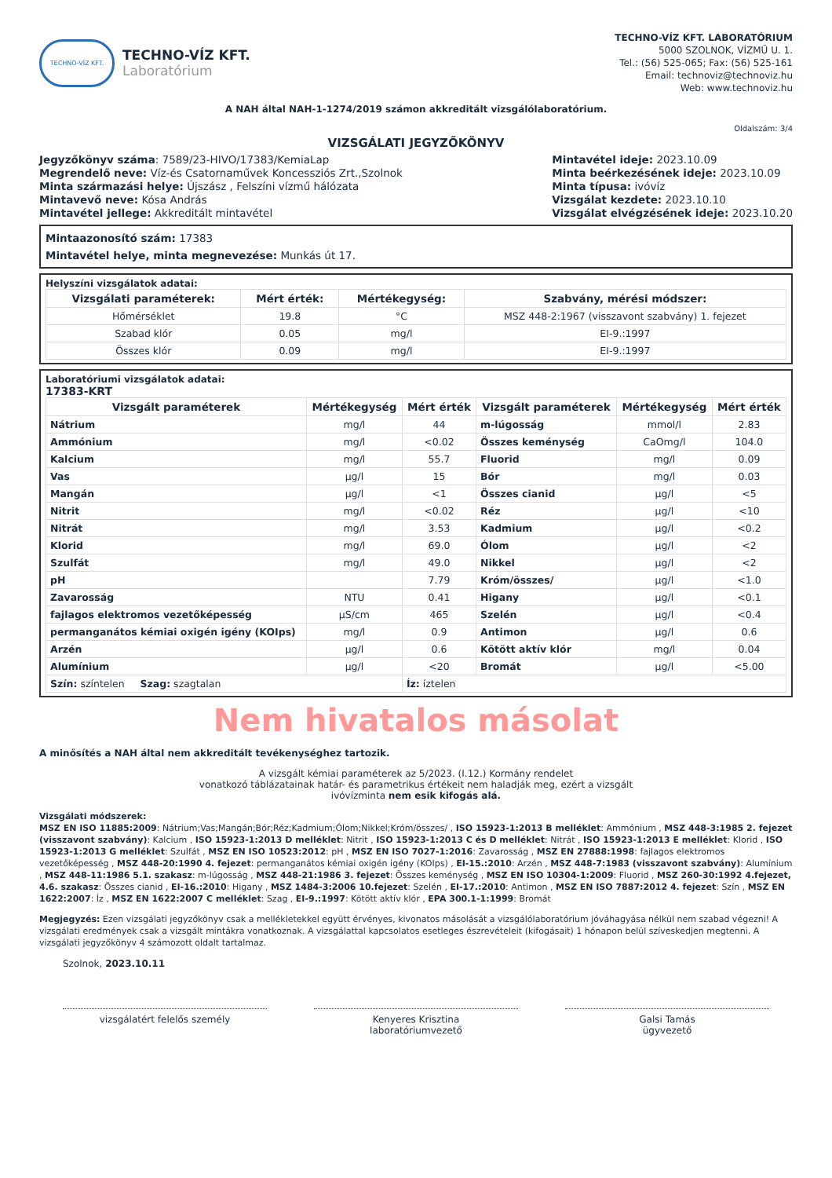TECHNO-VÍZ KFT.
TECHNO-VÍZ KFT.
Laboratórium
TECHNO-VÍZ KFT. LABORATÓRIUM
5000 SZOLNOK, VÍZMŰ U. 1.
Tel.: (56) 525-065; Fax: (56) 525-161
Email: technoviz@technoviz.hu
Web: www.technoviz.hu
A NAH által NAH-1-1274/2019 számon akkreditált vizsgálólaboratórium.
Oldalszám: 3/4
VIZSGÁLATI JEGYZŐKÖNYV
Jegyzőkönyv száma: 7589/23-HIVO/17383/KemiaLap
Megrendelő neve: Víz-és Csatornaművek Koncessziós Zrt.,Szolnok
Minta származási helye: Újszász , Felszíni vízmű hálózata
Mintavevő neve: Kósa András
Mintavétel jellege: Akkreditált mintavétel
Mintavétel ideje: 2023.10.09
Minta beérkezésének ideje: 2023.10.09
Minta típusa: ivóvíz
Vizsgálat kezdete: 2023.10.10
Vizsgálat elvégzésének ideje: 2023.10.20
Mintaazonosító szám: 17383
Mintavétel helye, minta megnevezése: Munkás út 17.
Helyszíni vizsgálatok adatai:
| Vizsgálati paraméterek: | Mért érték: | Mértékegység: | Szabvány, mérési módszer: |
| --- | --- | --- | --- |
| Hőmérséklet | 19.8 | °C | MSZ 448-2:1967 (visszavont szabvány) 1. fejezet |
| Szabad klór | 0.05 | mg/l | EI-9.:1997 |
| Összes klór | 0.09 | mg/l | EI-9.:1997 |
Laboratóriumi vizsgálatok adatai:
17383-KRT
| Vizsgált paraméterek | Mértékegység | Mért érték | Vizsgált paraméterek | Mértékegység | Mért érték |
| --- | --- | --- | --- | --- | --- |
| Nátrium | mg/l | 44 | m-lúgosság | mmol/l | 2.83 |
| Ammónium | mg/l | <0.02 | Összes keménység | CaOmg/l | 104.0 |
| Kalcium | mg/l | 55.7 | Fluorid | mg/l | 0.09 |
| Vas | µg/l | 15 | Bór | mg/l | 0.03 |
| Mangán | µg/l | <1 | Összes cianid | µg/l | <5 |
| Nitrit | mg/l | <0.02 | Réz | µg/l | <10 |
| Nitrát | mg/l | 3.53 | Kadmium | µg/l | <0.2 |
| Klorid | mg/l | 69.0 | Ólom | µg/l | <2 |
| Szulfát | mg/l | 49.0 | Nikkel | µg/l | <2 |
| pH | | 7.79 | Króm/összes/ | µg/l | <1.0 |
| Zavarosság | NTU | 0.41 | Higany | µg/l | <0.1 |
| fajlagos elektromos vezetőképesség | µS/cm | 465 | Szelén | µg/l | <0.4 |
| permanganátos kémiai oxigén igény (KOIps) | mg/l | 0.9 | Antimon | µg/l | 0.6 |
| Arzén | µg/l | 0.6 | Kötött aktív klór | mg/l | 0.04 |
| Alumínium | µg/l | <20 | Bromát | µg/l | <5.00 |
| Szín: színtelen Szag: szagtalan | | Íz: íztelen | | | |
Nem hivatalos másolat
A minősítés a NAH által nem akkreditált tevékenységhez tartozik.
A vizsgált kémiai paraméterek az 5/2023. (I.12.) Kormány rendelet
vonatkozó táblázatainak határ- és parametrikus értékeit nem haladják meg, ezért a vizsgált
ivóvízminta nem esik kifogás alá.
Vizsgálati módszerek:
MSZ EN ISO 11885:2009: Nátrium;Vas;Mangán;Bór;Réz;Kadmium;Ólom;Nikkel;Króm/összes/ , ISO 15923-1:2013 B melléklet: Ammónium , MSZ 448-3:1985 2. fejezet (visszavont szabvány): Kalcium , ISO 15923-1:2013 D melléklet: Nitrit , ISO 15923-1:2013 C és D melléklet: Nitrát , ISO 15923-1:2013 E melléklet: Klorid , ISO 15923-1:2013 G melléklet: Szulfát , MSZ EN ISO 10523:2012: pH , MSZ EN ISO 7027-1:2016: Zavarosság , MSZ EN 27888:1998: fajlagos elektromos vezetőképesség , MSZ 448-20:1990 4. fejezet: permanganátos kémiai oxigén igény (KOIps) , EI-15.:2010: Arzén , MSZ 448-7:1983 (visszavont szabvány): Alumínium , MSZ 448-11:1986 5.1. szakasz: m-lúgosság , MSZ 448-21:1986 3. fejezet: Összes keménység , MSZ EN ISO 10304-1:2009: Fluorid , MSZ 260-30:1992 4.fejezet, 4.6. szakasz: Összes cianid , EI-16.:2010: Higany , MSZ 1484-3:2006 10.fejezet: Szelén , EI-17.:2010: Antimon , MSZ EN ISO 7887:2012 4. fejezet: Szín , MSZ EN 1622:2007: Íz , MSZ EN 1622:2007 C melléklet: Szag , EI-9.:1997: Kötött aktív klór , EPA 300.1-1:1999: Bromát
Megjegyzés: Ezen vizsgálati jegyzőkönyv csak a mellékletekkel együtt érvényes, kivonatos másolását a vizsgálólaboratórium jóváhagyása nélkül nem szabad végezni! A vizsgálati eredmények csak a vizsgált mintákra vonatkoznak. A vizsgálattal kapcsolatos esetleges észrevételeit (kifogásait) 1 hónapon belül szíveskedjen megtenni. A vizsgálati jegyzőkönyv 4 számozott oldalt tartalmaz.
Szolnok, 2023.10.11
vizsgálatért felelős személy Kenyeres Krisztina
laboratóriumvezető
Galsi Tamás
ügyvezető